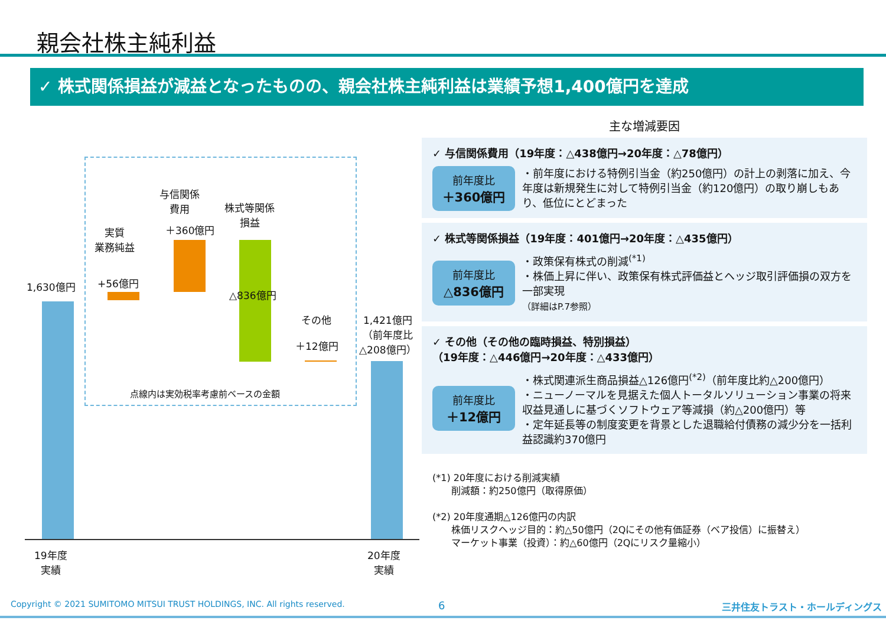親会社株主純利益
✓ 株式関係損益が減益となったものの、親会社株主純利益は業績予想1,400億円を達成
1,630億円
実質
業務純益
+56億円
与信関係
費用
＋360億円
株式等関係
損益
△836億円
その他
＋12億円
1,421億円
（前年度比
△208億円）
点線内は実効税率考慮前ベースの金額
19年度
実績
20年度
実績
主な増減要因
✓ 与信関係費用（19年度：△438億円→20年度：△78億円）
前年度比
＋360億円
・前年度における特例引当金（約250億円）の計上の剥落に加え、今年度は新規発生に対して特例引当金（約120億円）の取り崩しもあり、低位にとどまった
✓ 株式等関係損益（19年度：401億円→20年度：△435億円）
前年度比
△836億円
・政策保有株式の削減<sup>(*1)</sup>
・株価上昇に伴い、政策保有株式評価益とヘッジ取引評価損の双方を一部実現
（詳細はP.7参照）
✓ その他（その他の臨時損益、特別損益）
（19年度：△446億円→20年度：△433億円）
前年度比
＋12億円
・株式関連派生商品損益△126億円<sup>(*2)</sup>（前年度比約△200億円）
・ニューノーマルを見据えた個人トータルソリューション事業の将来収益見通しに基づくソフトウェア等減損（約△200億円）等
・定年延長等の制度変更を背景とした退職給付債務の減少分を一括利益認識約370億円
(*1) 20年度における削減実績
　　削減額：約250億円（取得原価）
(*2) 20年度通期△126億円の内訳
　　株価リスクヘッジ目的：約△50億円（2Qにその他有価証券（ベア投信）に振替え）
　　マーケット事業（投資）：約△60億円（2Qにリスク量縮小）
Copyright © 2021 SUMITOMO MITSUI TRUST HOLDINGS, INC. All rights reserved.
6 三井住友トラスト・ホールディングス